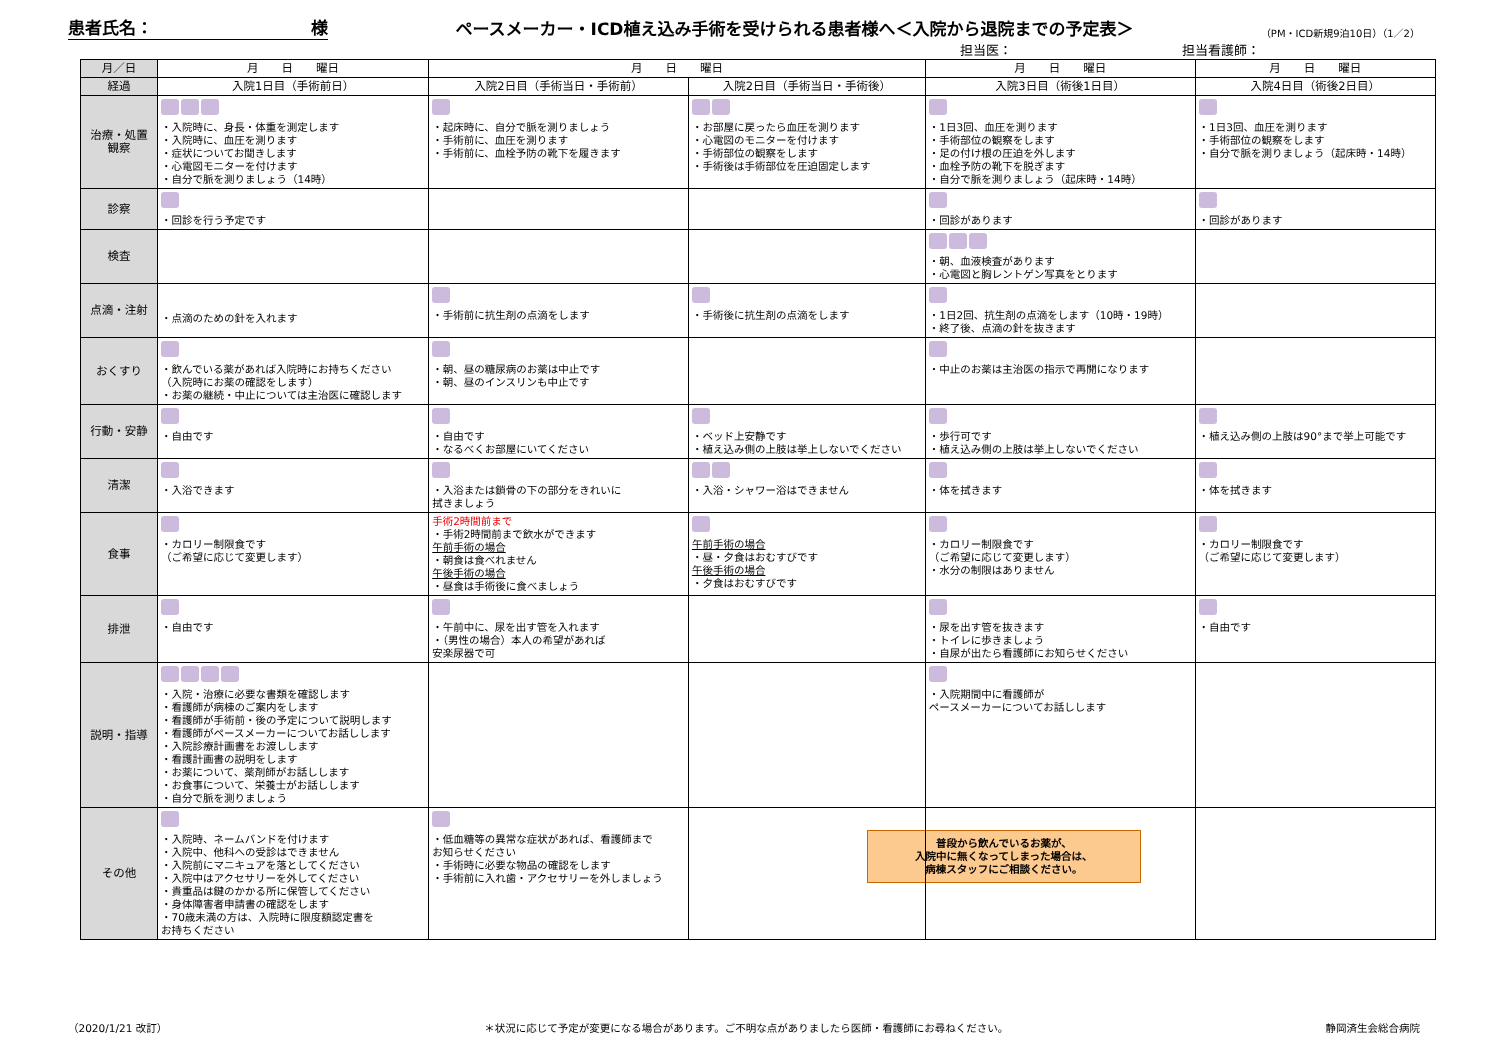患者氏名： 様
ペースメーカー・ICD植え込み手術を受けられる患者様へ＜入院から退院までの予定表＞
（PM・ICD新規9泊10日）（1／2）
担当医： 担当看護師：
| 月／日 | 月 日 曜日 | 月 日 曜日 | | 月 日 曜日 | 月 日 曜日 |
| 経過 | 入院1日目（手術前日） | 入院2日目（手術当日・手術前） | 入院2日目（手術当日・手術後） | 入院3日目（術後1日目） | 入院4日目（術後2日目） |
| 治療・処置 観察 | ・入院時に、身長・体重を測定します ・入院時に、血圧を測ります ・症状についてお聞きします ・心電図モニターを付けます ・自分で脈を測りましょう（14時） | ・起床時に、自分で脈を測りましょう ・手術前に、血圧を測ります ・手術前に、血栓予防の靴下を履きます | ・お部屋に戻ったら血圧を測ります ・心電図のモニターを付けます ・手術部位の観察をします ・手術後は手術部位を圧迫固定します | ・1日3回、血圧を測ります ・手術部位の観察をします ・足の付け根の圧迫を外します ・血栓予防の靴下を脱ぎます ・自分で脈を測りましょう（起床時・14時） | ・1日3回、血圧を測ります ・手術部位の観察をします ・自分で脈を測りましょう（起床時・14時） |
| 診察 | ・回診を行う予定です | | | ・回診があります | ・回診があります |
| 検査 | | | | ・朝、血液検査があります ・心電図と胸レントゲン写真をとります | |
| 点滴・注射 | ・点滴のための針を入れます | ・手術前に抗生剤の点滴をします | ・手術後に抗生剤の点滴をします | ・1日2回、抗生剤の点滴をします（10時・19時） ・終了後、点滴の針を抜きます | |
| おくすり | ・飲んでいる薬があれば入院時にお持ちください （入院時にお薬の確認をします） ・お薬の継続・中止については主治医に確認します | ・朝、昼の糖尿病のお薬は中止です ・朝、昼のインスリンも中止です | | ・中止のお薬は主治医の指示で再開になります | |
| 行動・安静 | ・自由です | ・自由です ・なるべくお部屋にいてください | ・ベッド上安静です ・植え込み側の上肢は挙上しないでください | ・歩行可です ・植え込み側の上肢は挙上しないでください | ・植え込み側の上肢は90°まで挙上可能です |
| 清潔 | ・入浴できます | ・入浴または鎖骨の下の部分をきれいに 拭きましょう | ・入浴・シャワー浴はできません | ・体を拭きます | ・体を拭きます |
| 食事 | ・カロリー制限食です （ご希望に応じて変更します） | 手術2時間前まで ・手術2時間前まで飲水ができます 午前手術の場合 ・朝食は食べれません 午後手術の場合 ・昼食は手術後に食べましょう | 午前手術の場合 ・昼・夕食はおむすびです 午後手術の場合 ・夕食はおむすびです | ・カロリー制限食です （ご希望に応じて変更します） ・水分の制限はありません | ・カロリー制限食です （ご希望に応じて変更します） |
| 排泄 | ・自由です | ・午前中に、尿を出す管を入れます ・（男性の場合）本人の希望があれば 安楽尿器で可 | | ・尿を出す管を抜きます ・トイレに歩きましょう ・自尿が出たら看護師にお知らせください | ・自由です |
| 説明・指導 | ・入院・治療に必要な書類を確認します ・看護師が病棟のご案内をします ・看護師が手術前・後の予定について説明します ・看護師がペースメーカーについてお話しします ・入院診療計画書をお渡しします ・看護計画書の説明をします ・お薬について、薬剤師がお話しします ・お食事について、栄養士がお話しします ・自分で脈を測りましょう | | | ・入院期間中に看護師が ペースメーカーについてお話しします | |
| その他 | ・入院時、ネームバンドを付けます ・入院中、他科への受診はできません ・入院前にマニキュアを落としてください ・入院中はアクセサリーを外してください ・貴重品は鍵のかかる所に保管してください ・身体障害者申請書の確認をします ・70歳未満の方は、入院時に限度額認定書を お持ちください | ・低血糖等の異常な症状があれば、看護師まで お知らせください ・手術時に必要な物品の確認をします ・手術前に入れ歯・アクセサリーを外しましょう | | 普段から飲んでいるお薬が、 入院中に無くなってしまった場合は、 病棟スタッフにご相談ください。 | |
（2020/1/21 改訂） ＊状況に応じて予定が変更になる場合があります。ご不明な点がありましたら医師・看護師にお尋ねください。 静岡済生会総合病院